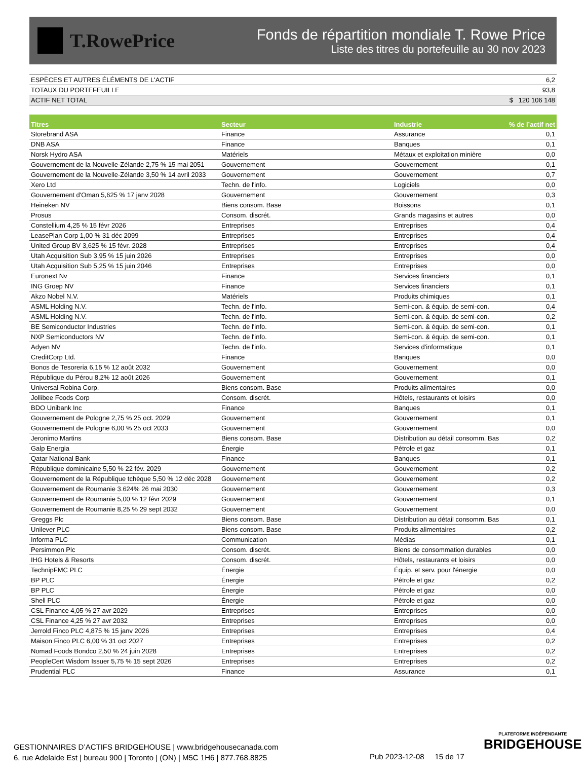T.RowePrice
Fonds de répartition mondiale T. Rowe Price
Liste des titres du portefeuille au 30 nov 2023
| ESPÈCES ET AUTRES ÉLÉMENTS DE L'ACTIF | 6,2 |
| TOTAUX DU PORTEFEUILLE | 93,8 |
| ACTIF NET TOTAL | $ 120 106 148 |
| Titres | Secteur | Industrie | % de l’actif net |
| --- | --- | --- | --- |
| Storebrand ASA | Finance | Assurance | 0,1 |
| DNB ASA | Finance | Banques | 0,1 |
| Norsk Hydro ASA | Matériels | Métaux et exploitation minière | 0,0 |
| Gouvernement de la Nouvelle-Zélande 2,75 % 15 mai 2051 | Gouvernement | Gouvernement | 0,1 |
| Gouvernement de la Nouvelle-Zélande 3,50 % 14 avril 2033 | Gouvernement | Gouvernement | 0,7 |
| Xero Ltd | Techn. de l'info. | Logiciels | 0,0 |
| Gouvernement d'Oman 5,625 % 17 janv 2028 | Gouvernement | Gouvernement | 0,3 |
| Heineken NV | Biens consom. Base | Boissons | 0,1 |
| Prosus | Consom. discrét. | Grands magasins et autres | 0,0 |
| Constellium 4,25 % 15 févr 2026 | Entreprises | Entreprises | 0,4 |
| LeasePlan Corp 1,00 % 31 déc 2099 | Entreprises | Entreprises | 0,4 |
| United Group BV 3,625 % 15 févr. 2028 | Entreprises | Entreprises | 0,4 |
| Utah Acquisition Sub 3,95 % 15 juin 2026 | Entreprises | Entreprises | 0,0 |
| Utah Acquisition Sub 5,25 % 15 juin 2046 | Entreprises | Entreprises | 0,0 |
| Euronext Nv | Finance | Services financiers | 0,1 |
| ING Groep NV | Finance | Services financiers | 0,1 |
| Akzo Nobel N.V. | Matériels | Produits chimiques | 0,1 |
| ASML Holding N.V. | Techn. de l'info. | Semi-con. & équip. de semi-con. | 0,4 |
| ASML Holding N.V. | Techn. de l'info. | Semi-con. & équip. de semi-con. | 0,2 |
| BE Semiconductor Industries | Techn. de l'info. | Semi-con. & équip. de semi-con. | 0,1 |
| NXP Semiconductors NV | Techn. de l'info. | Semi-con. & équip. de semi-con. | 0,1 |
| Adyen NV | Techn. de l'info. | Services d'informatique | 0,1 |
| CreditCorp Ltd. | Finance | Banques | 0,0 |
| Bonos de Tesoreria 6,15 % 12 août 2032 | Gouvernement | Gouvernement | 0,0 |
| République du Pérou 8,2% 12 août 2026 | Gouvernement | Gouvernement | 0,1 |
| Universal Robina Corp. | Biens consom. Base | Produits alimentaires | 0,0 |
| Jollibee Foods Corp | Consom. discrét. | Hôtels, restaurants et loisirs | 0,0 |
| BDO Unibank Inc | Finance | Banques | 0,1 |
| Gouvernement de Pologne 2,75 % 25 oct. 2029 | Gouvernement | Gouvernement | 0,1 |
| Gouvernement de Pologne 6,00 % 25 oct 2033 | Gouvernement | Gouvernement | 0,0 |
| Jeronimo Martins | Biens consom. Base | Distribution au détail consomm. Bas | 0,2 |
| Galp Energia | Énergie | Pétrole et gaz | 0,1 |
| Qatar National Bank | Finance | Banques | 0,1 |
| République dominicaine 5,50 % 22 fév. 2029 | Gouvernement | Gouvernement | 0,2 |
| Gouvernement de la République tchèque 5,50 % 12 déc 2028 | Gouvernement | Gouvernement | 0,2 |
| Gouvernement de Roumanie 3.624% 26 mai 2030 | Gouvernement | Gouvernement | 0,3 |
| Gouvernement de Roumanie 5,00 % 12 févr 2029 | Gouvernement | Gouvernement | 0,1 |
| Gouvernement de Roumanie 8,25 % 29 sept 2032 | Gouvernement | Gouvernement | 0,0 |
| Greggs Plc | Biens consom. Base | Distribution au détail consomm. Bas | 0,1 |
| Unilever PLC | Biens consom. Base | Produits alimentaires | 0,2 |
| Informa PLC | Communication | Médias | 0,1 |
| Persimmon Plc | Consom. discrét. | Biens de consommation durables | 0,0 |
| IHG Hotels & Resorts | Consom. discrét. | Hôtels, restaurants et loisirs | 0,0 |
| TechnipFMC PLC | Énergie | Équip. et serv. pour l'énergie | 0,0 |
| BP PLC | Énergie | Pétrole et gaz | 0,2 |
| BP PLC | Énergie | Pétrole et gaz | 0,0 |
| Shell PLC | Énergie | Pétrole et gaz | 0,0 |
| CSL Finance 4,05 % 27 avr 2029 | Entreprises | Entreprises | 0,0 |
| CSL Finance 4,25 % 27 avr 2032 | Entreprises | Entreprises | 0,0 |
| Jerrold Finco PLC 4,875 % 15 janv 2026 | Entreprises | Entreprises | 0,4 |
| Maison Finco PLC 6,00 % 31 oct 2027 | Entreprises | Entreprises | 0,2 |
| Nomad Foods Bondco 2,50 % 24 juin 2028 | Entreprises | Entreprises | 0,2 |
| PeopleCert Wisdom Issuer 5,75 % 15 sept 2026 | Entreprises | Entreprises | 0,2 |
| Prudential PLC | Finance | Assurance | 0,1 |
PLATEFORME INDÉPENDANTE
BRIDGEHOUSE
GESTIONNAIRES D’ACTIFS BRIDGEHOUSE | www.bridgehousecanada.com
6, rue Adelaide Est | bureau 900 | Toronto | (ON) | M5C 1H6 | 877.768.8825
Pub 2023-12-08 15 de 17